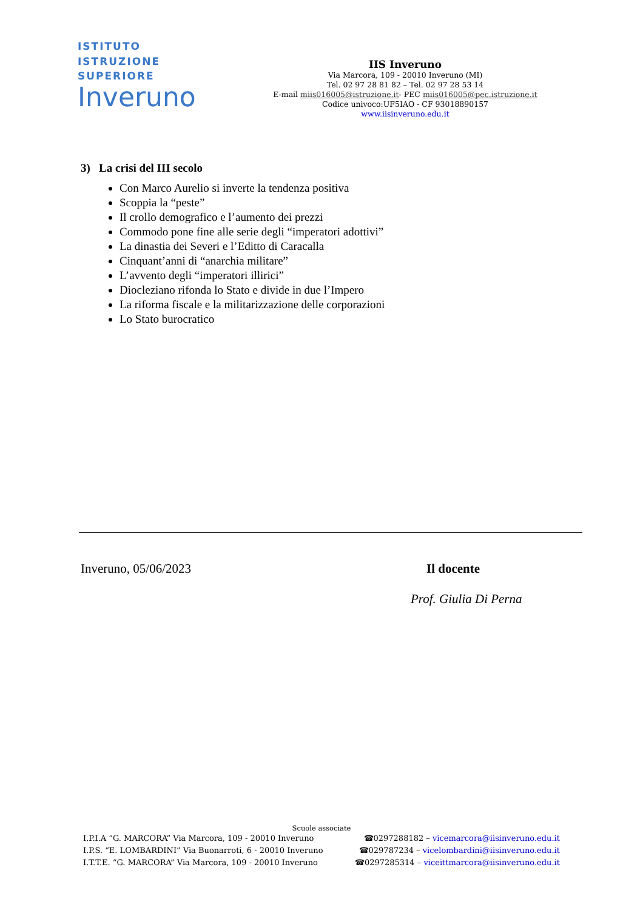ISTITUTO
ISTRUZIONE
SUPERIORE
Inveruno
IIS Inveruno
Via Marcora, 109 - 20010 Inveruno (MI)
Tel. 02 97 28 81 82 – Tel. 02 97 28 53 14
E-mail miis016005@istruzione.it- PEC miis016005@pec.istruzione.it
Codice univoco:UF5IAO - CF 93018890157
www.iisinveruno.edu.it
3) La crisi del III secolo
Con Marco Aurelio si inverte la tendenza positiva
Scoppia la “peste”
Il crollo demografico e l’aumento dei prezzi
Commodo pone fine alle serie degli “imperatori adottivi”
La dinastia dei Severi e l’Editto di Caracalla
Cinquant’anni di “anarchia militare”
L’avvento degli “imperatori illirici”
Diocleziano rifonda lo Stato e divide in due l’Impero
La riforma fiscale e la militarizzazione delle corporazioni
Lo Stato burocratico
Inveruno, 05/06/2023 Il docente
Prof. Giulia Di Perna
Scuole associate
I.P.I.A “G. MARCORA” Via Marcora, 109 - 20010 Inveruno ☎0297288182 – vicemarcora@iisinveruno.edu.it
I.P.S. “E. LOMBARDINI” Via Buonarroti, 6 - 20010 Inveruno ☎029787234 – vicelombardini@iisinveruno.edu.it
I.T.T.E. “G. MARCORA” Via Marcora, 109 - 20010 Inveruno ☎0297285314 – viceittmarcora@iisinveruno.edu.it